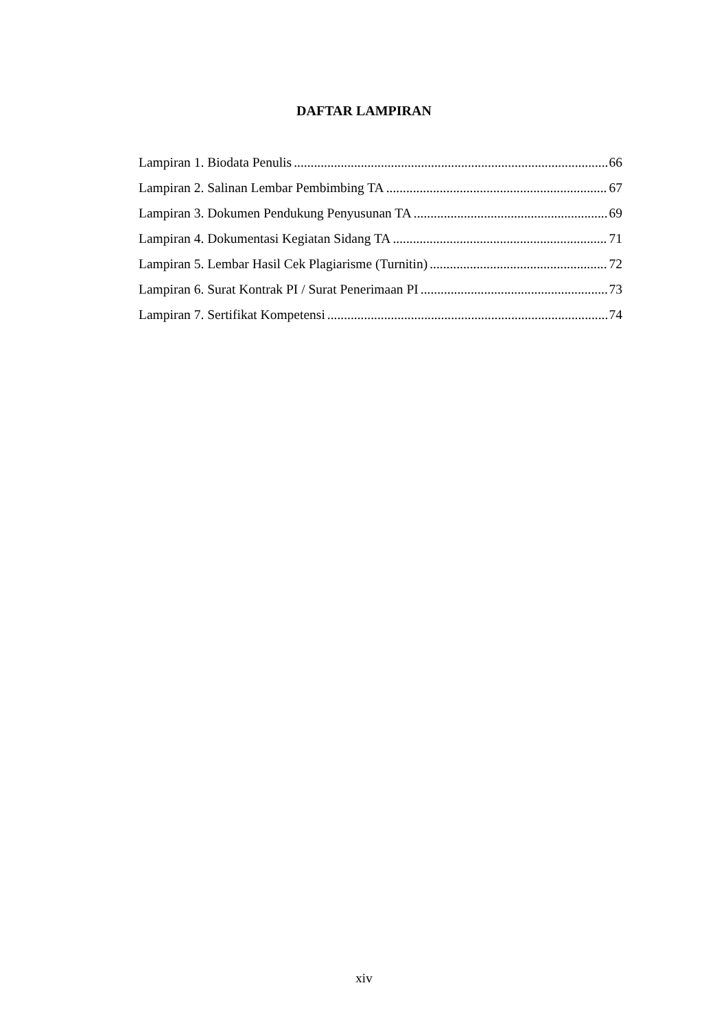DAFTAR LAMPIRAN
Lampiran 1. Biodata Penulis 66
Lampiran 2. Salinan Lembar Pembimbing TA 67
Lampiran 3. Dokumen Pendukung Penyusunan TA 69
Lampiran 4. Dokumentasi Kegiatan Sidang TA 71
Lampiran 5. Lembar Hasil Cek Plagiarisme (Turnitin) 72
Lampiran 6. Surat Kontrak PI / Surat Penerimaan PI 73
Lampiran 7. Sertifikat Kompetensi 74
xiv